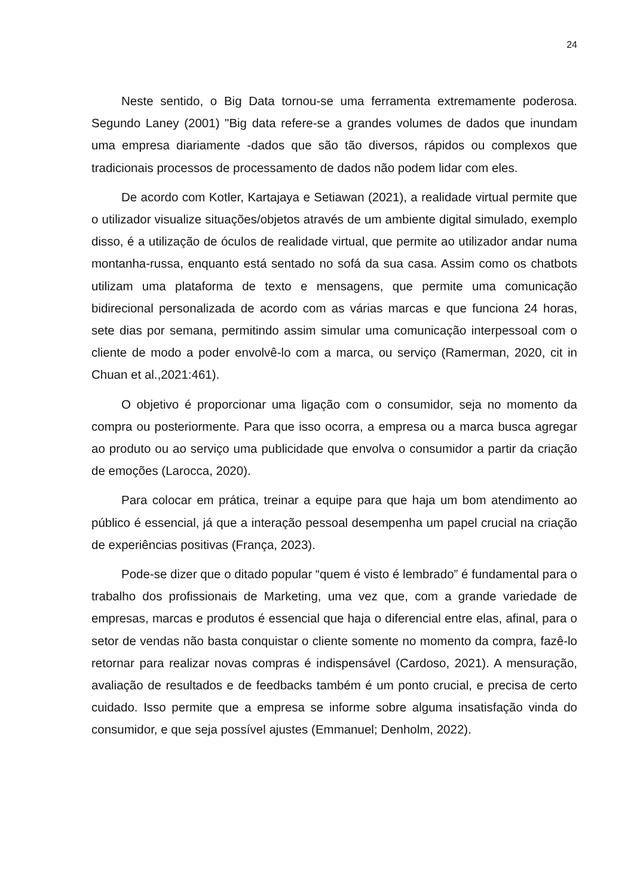24
Neste sentido, o Big Data tornou-se uma ferramenta extremamente poderosa. Segundo Laney (2001) "Big data refere-se a grandes volumes de dados que inundam uma empresa diariamente -dados que são tão diversos, rápidos ou complexos que tradicionais processos de processamento de dados não podem lidar com eles.
De acordo com Kotler, Kartajaya e Setiawan (2021), a realidade virtual permite que o utilizador visualize situações/objetos através de um ambiente digital simulado, exemplo disso, é a utilização de óculos de realidade virtual, que permite ao utilizador andar numa montanha-russa, enquanto está sentado no sofá da sua casa. Assim como os chatbots utilizam uma plataforma de texto e mensagens, que permite uma comunicação bidirecional personalizada de acordo com as várias marcas e que funciona 24 horas, sete dias por semana, permitindo assim simular uma comunicação interpessoal com o cliente de modo a poder envolvê-lo com a marca, ou serviço (Ramerman, 2020, cit in Chuan et al.,2021:461).
O objetivo é proporcionar uma ligação com o consumidor, seja no momento da compra ou posteriormente. Para que isso ocorra, a empresa ou a marca busca agregar ao produto ou ao serviço uma publicidade que envolva o consumidor a partir da criação de emoções (Larocca, 2020).
Para colocar em prática, treinar a equipe para que haja um bom atendimento ao público é essencial, já que a interação pessoal desempenha um papel crucial na criação de experiências positivas (França, 2023).
Pode-se dizer que o ditado popular “quem é visto é lembrado” é fundamental para o trabalho dos profissionais de Marketing, uma vez que, com a grande variedade de empresas, marcas e produtos é essencial que haja o diferencial entre elas, afinal, para o setor de vendas não basta conquistar o cliente somente no momento da compra, fazê-lo retornar para realizar novas compras é indispensável (Cardoso, 2021). A mensuração, avaliação de resultados e de feedbacks também é um ponto crucial, e precisa de certo cuidado. Isso permite que a empresa se informe sobre alguma insatisfação vinda do consumidor, e que seja possível ajustes (Emmanuel; Denholm, 2022).